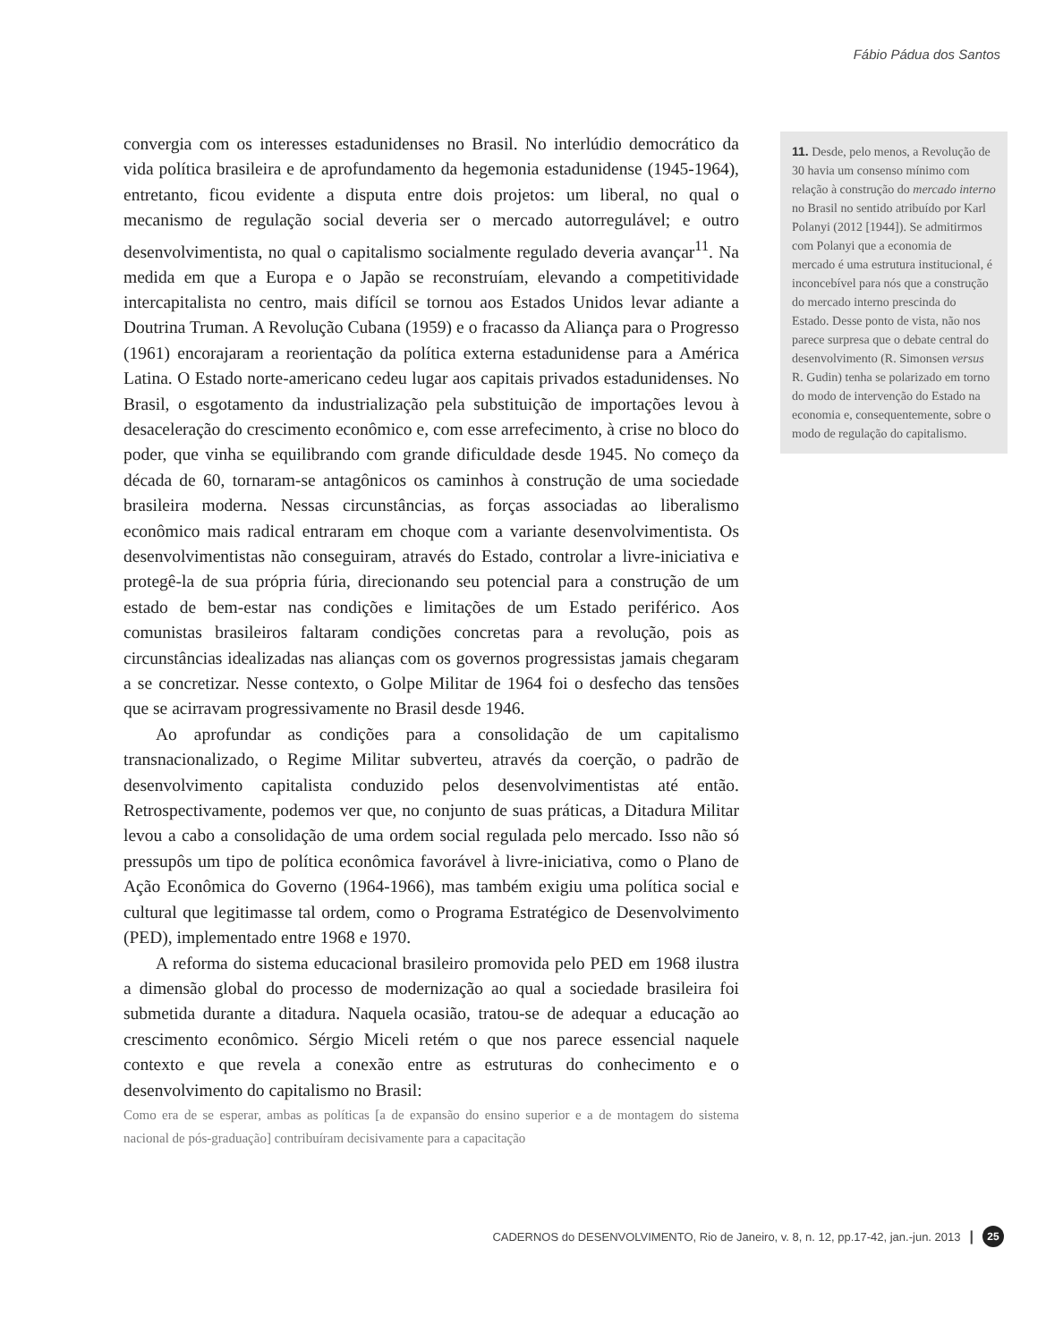Fábio Pádua dos Santos
convergia com os interesses estadunidenses no Brasil. No interlúdio democrático da vida política brasileira e de aprofundamento da hegemonia estadunidense (1945-1964), entretanto, ficou evidente a disputa entre dois projetos: um liberal, no qual o mecanismo de regulação social deveria ser o mercado autorregulável; e outro desenvolvimentista, no qual o capitalismo socialmente regulado deveria avançar<sup>11</sup>. Na medida em que a Europa e o Japão se reconstruíam, elevando a competitividade intercapitalista no centro, mais difícil se tornou aos Estados Unidos levar adiante a Doutrina Truman. A Revolução Cubana (1959) e o fracasso da Aliança para o Progresso (1961) encorajaram a reorientação da política externa estadunidense para a América Latina. O Estado norte-americano cedeu lugar aos capitais privados estadunidenses. No Brasil, o esgotamento da industrialização pela substituição de importações levou à desaceleração do crescimento econômico e, com esse arrefecimento, à crise no bloco do poder, que vinha se equilibrando com grande dificuldade desde 1945. No começo da década de 60, tornaram-se antagônicos os caminhos à construção de uma sociedade brasileira moderna. Nessas circunstâncias, as forças associadas ao liberalismo econômico mais radical entraram em choque com a variante desenvolvimentista. Os desenvolvimentistas não conseguiram, através do Estado, controlar a livre-iniciativa e protegê-la de sua própria fúria, direcionando seu potencial para a construção de um estado de bem-estar nas condições e limitações de um Estado periférico. Aos comunistas brasileiros faltaram condições concretas para a revolução, pois as circunstâncias idealizadas nas alianças com os governos progressistas jamais chegaram a se concretizar. Nesse contexto, o Golpe Militar de 1964 foi o desfecho das tensões que se acirravam progressivamente no Brasil desde 1946.
Ao aprofundar as condições para a consolidação de um capitalismo transnacionalizado, o Regime Militar subverteu, através da coerção, o padrão de desenvolvimento capitalista conduzido pelos desenvolvimentistas até então. Retrospectivamente, podemos ver que, no conjunto de suas práticas, a Ditadura Militar levou a cabo a consolidação de uma ordem social regulada pelo mercado. Isso não só pressupôs um tipo de política econômica favorável à livre-iniciativa, como o Plano de Ação Econômica do Governo (1964-1966), mas também exigiu uma política social e cultural que legitimasse tal ordem, como o Programa Estratégico de Desenvolvimento (PED), implementado entre 1968 e 1970.
A reforma do sistema educacional brasileiro promovida pelo PED em 1968 ilustra a dimensão global do processo de modernização ao qual a sociedade brasileira foi submetida durante a ditadura. Naquela ocasião, tratou-se de adequar a educação ao crescimento econômico. Sérgio Miceli retém o que nos parece essencial naquele contexto e que revela a conexão entre as estruturas do conhecimento e o desenvolvimento do capitalismo no Brasil:
Como era de se esperar, ambas as políticas [a de expansão do ensino superior e a de montagem do sistema nacional de pós-graduação] contribuíram decisivamente para a capacitação
11. Desde, pelo menos, a Revolução de 30 havia um consenso mínimo com relação à construção do mercado interno no Brasil no sentido atribuído por Karl Polanyi (2012 [1944]). Se admitirmos com Polanyi que a economia de mercado é uma estrutura institucional, é inconcebível para nós que a construção do mercado interno prescinda do Estado. Desse ponto de vista, não nos parece surpresa que o debate central do desenvolvimento (R. Simonsen versus R. Gudin) tenha se polarizado em torno do modo de intervenção do Estado na economia e, consequentemente, sobre o modo de regulação do capitalismo.
CADERNOS do DESENVOLVIMENTO, Rio de Janeiro, v. 8, n. 12, pp.17-42, jan.-jun. 2013 | 25